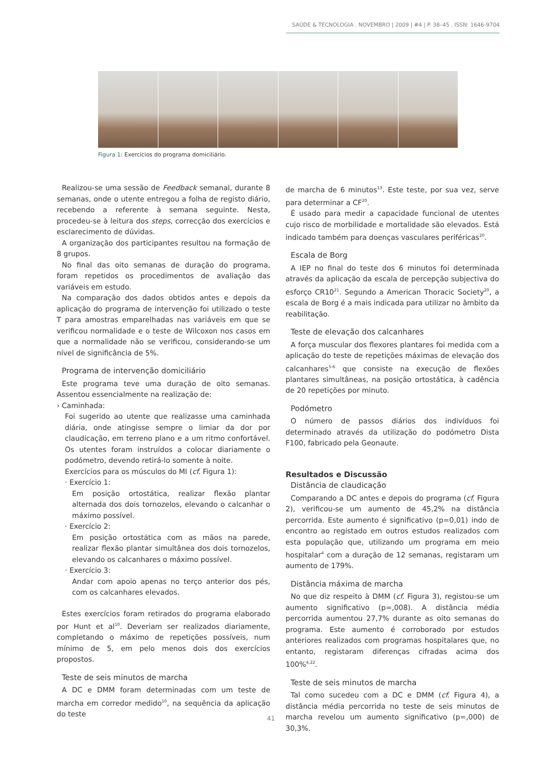SAÚDE & TECNOLOGIA . NOVEMBRO | 2009 | #4 | P. 38–45 . ISSN: 1646-9704
Figura 1: Exercícios do programa domiciliário.
Realizou-se uma sessão de Feedback semanal, durante 8 semanas, onde o utente entregou a folha de registo diário, recebendo a referente à semana seguinte. Nesta, procedeu-se à leitura dos steps, correcção dos exercícios e esclarecimento de dúvidas.
A organização dos participantes resultou na formação de 8 grupos.
No final das oito semanas de duração do programa, foram repetidos os procedimentos de avaliação das variáveis em estudo.
Na comparação dos dados obtidos antes e depois da aplicação do programa de intervenção foi utilizado o teste T para amostras emparelhadas nas variáveis em que se verificou normalidade e o teste de Wilcoxon nos casos em que a normalidade não se verificou, considerando-se um nível de significância de 5%.
Programa de intervenção domiciliário
Este programa teve uma duração de oito semanas. Assentou essencialmente na realização de:
› Caminhada:
Foi sugerido ao utente que realizasse uma caminhada diária, onde atingisse sempre o limiar da dor por claudicação, em terreno plano e a um ritmo confortável. Os utentes foram instruídos a colocar diariamente o podómetro, devendo retirá-lo somente à noite.
Exercícios para os músculos do MI (cf. Figura 1):
· Exercício 1:
Em posição ortostática, realizar flexão plantar alternada dos dois tornozelos, elevando o calcanhar o máximo possível.
· Exercício 2:
Em posição ortostática com as mãos na parede, realizar flexão plantar simultânea dos dois tornozelos, elevando os calcanhares o máximo possível.
· Exercício 3:
Andar com apoio apenas no terço anterior dos pés, com os calcanhares elevados.
Estes exercícios foram retirados do programa elaborado por Hunt et al<sup>10</sup>. Deveriam ser realizados diariamente, completando o máximo de repetições possíveis, num mínimo de 5, em pelo menos dois dos exercícios propostos.
Teste de seis minutos de marcha
A DC e DMM foram determinadas com um teste de marcha em corredor medido<sup>10</sup>, na sequência da aplicação do teste
de marcha de 6 minutos<sup>13</sup>. Este teste, por sua vez, serve para determinar a CF<sup>20</sup>.
É usado para medir a capacidade funcional de utentes cujo risco de morbilidade e mortalidade são elevados. Está indicado também para doenças vasculares periféricas<sup>20</sup>.
Escala de Borg
A IEP no final do teste dos 6 minutos foi determinada através da aplicação da escala de percepção subjectiva do esforço CR10<sup>21</sup>. Segundo a American Thoracic Society<sup>20</sup>, a escala de Borg é a mais indicada para utilizar no âmbito da reabilitação.
Teste de elevação dos calcanhares
A força muscular dos flexores plantares foi medida com a aplicação do teste de repetições máximas de elevação dos calcanhares<sup>5-6</sup> que consiste na execução de flexões plantares simultâneas, na posição ortostática, à cadência de 20 repetições por minuto.
Podómetro
O número de passos diários dos indivíduos foi determinado através da utilização do podómetro Dista F100, fabricado pela Geonaute.
Resultados e Discussão
Distância de claudicação
Comparando a DC antes e depois do programa (cf. Figura 2), verificou-se um aumento de 45,2% na distância percorrida. Este aumento é significativo (p=0,01) indo de encontro ao registado em outros estudos realizados com esta população que, utilizando um programa em meio hospitalar<sup>4</sup> com a duração de 12 semanas, registaram um aumento de 179%.
Distância máxima de marcha
No que diz respeito à DMM (cf. Figura 3), registou-se um aumento significativo (p=,008). A distância média percorrida aumentou 27,7% durante as oito semanas do programa. Este aumento é corroborado por estudos anteriores realizados com programas hospitalares que, no entanto, registaram diferenças cifradas acima dos 100%<sup>4,22</sup>.
Teste de seis minutos de marcha
Tal como sucedeu com a DC e DMM (cf. Figura 4), a distância média percorrida no teste de seis minutos de marcha revelou um aumento significativo (p=,000) de 30,3%.
41